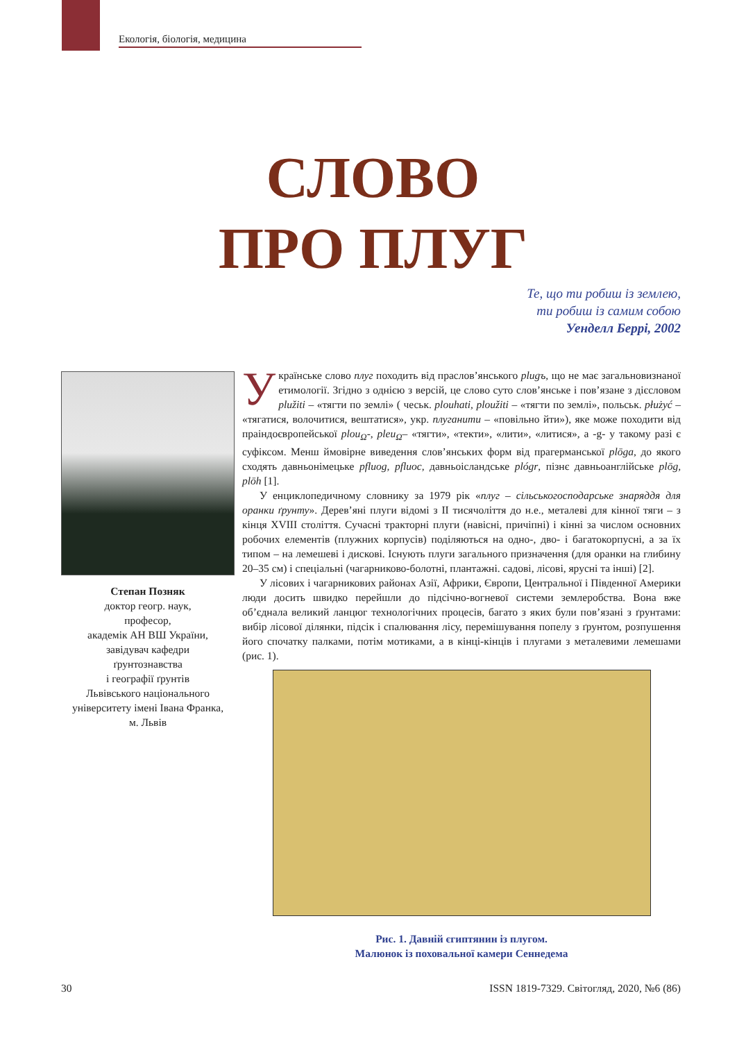Екологія, біологія, медицина
СЛОВО
ПРО ПЛУГ
Те, що ти робиш із землею,
ти робиш із самим собою
Уенделл Беррі, 2002
Степан Позняк
доктор геогр. наук,
професор,
академік АН ВШ України,
завідувач кафедри
ґрунтознавства
і географії ґрунтів
Львівського національного
університету імені Івана Франка,
м. Львів
Українське слово плуг походить від праслов’янського plugъ, що не має загальновизнаної етимології. Згідно з однією з версій, це слово суто слов’янське і пов’язане з дієсловом plužiti – «тягти по землі» ( чеськ. plouhati, ploužiti – «тягти по землі», польськ. płużyć – «тягатися, волочитися, вештатися», укр. плуганити – «повільно йти»), яке може походити від праіндоєвропейської plou<sub>Ω</sub>-, pleu<sub>Ω</sub>– «тягти», «текти», «лити», «литися», а -g- у такому разі є суфіксом. Менш ймовірне виведення слов’янських форм від прагерманської plōga, до якого сходять давньонімецьке pfluog, pfluoc, давньоісландське plógr, пізнє давньоанглійське plōg, plōh [1].
У енциклопедичному словнику за 1979 рік «плуг – сільськогосподарське знаряддя для оранки ґрунту». Дерев’яні плуги відомі з II тисячоліття до н.е., металеві для кінної тяги – з кінця XVIII століття. Сучасні тракторні плуги (навісні, причіпні) і кінні за числом основних робочих елементів (плужних корпусів) поділяються на одно-, дво- і багатокорпусні, а за їх типом – на лемешеві і дискові. Існують плуги загального призначення (для оранки на глибину 20–35 см) і спеціальні (чагарниково-болотні, плантажні. садові, лісові, ярусні та інші) [2].
У лісових і чагарникових районах Азії, Африки, Європи, Центральної і Південної Америки люди досить швидко перейшли до підсічно-вогневої системи землеробства. Вона вже об’єднала великий ланцюг технологічних процесів, багато з яких були пов’язані з ґрунтами: вибір лісової ділянки, підсік і спалювання лісу, перемішування попелу з ґрунтом, розпушення його спочатку палками, потім мотиками, а в кінці-кінців і плугами з металевими лемешами (рис. 1).
Рис. 1. Давній єгиптянин із плугом.
Малюнок із поховальної камери Сеннедема
30 ISSN 1819-7329. Світогляд, 2020, №6 (86)